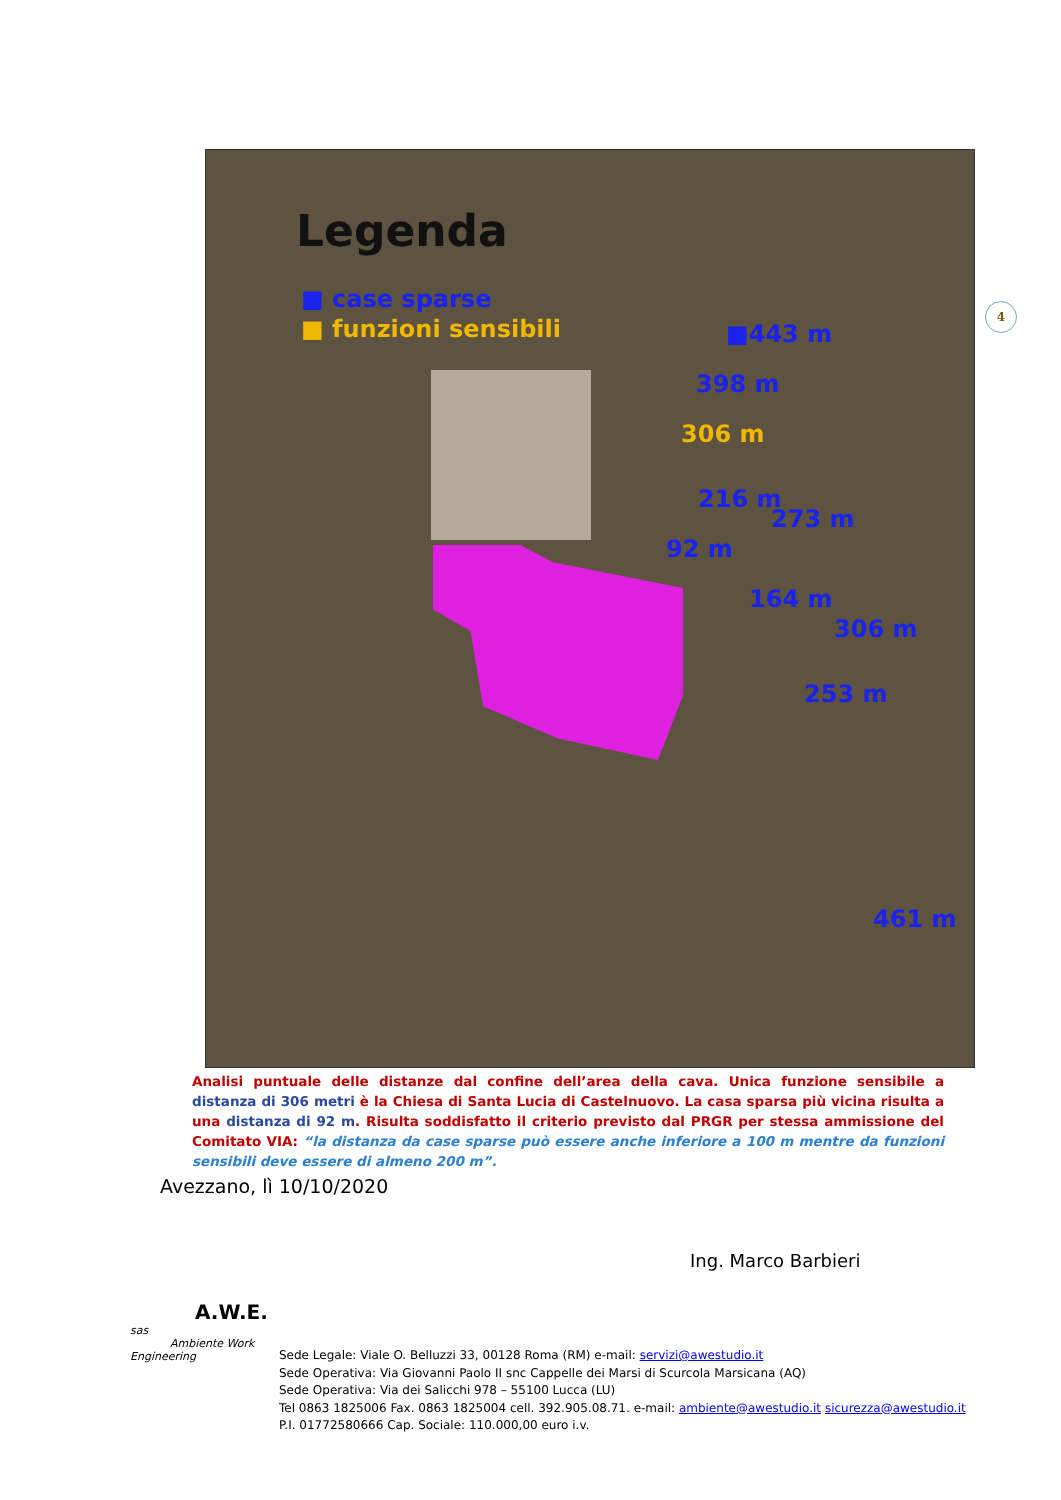Legenda
■ case sparse
■ funzioni sensibili ■443 m
398 m
306 m
216 m
273 m
92 m
164 m
306 m
253 m
461 m
4
Analisi puntuale delle distanze dal confine dell’area della cava. Unica funzione sensibile a distanza di 306 metri è la Chiesa di Santa Lucia di Castelnuovo. La casa sparsa più vicina risulta a una distanza di 92 m. Risulta soddisfatto il criterio previsto dal PRGR per stessa ammissione del Comitato VIA: “la distanza da case sparse può essere anche inferiore a 100 m mentre da funzioni sensibili deve essere di almeno 200 m”.
Avezzano, lì 10/10/2020
Ing. Marco Barbieri
A.W.E. sas
Ambiente Work Engineering
Sede Legale: Viale O. Belluzzi 33, 00128 Roma (RM) e-mail: servizi@awestudio.it
Sede Operativa: Via Giovanni Paolo II snc Cappelle dei Marsi di Scurcola Marsicana (AQ)
Sede Operativa: Via dei Salicchi 978 – 55100 Lucca (LU)
Tel 0863 1825006 Fax. 0863 1825004 cell. 392.905.08.71. e-mail: ambiente@awestudio.it sicurezza@awestudio.it
P.I. 01772580666 Cap. Sociale: 110.000,00 euro i.v.